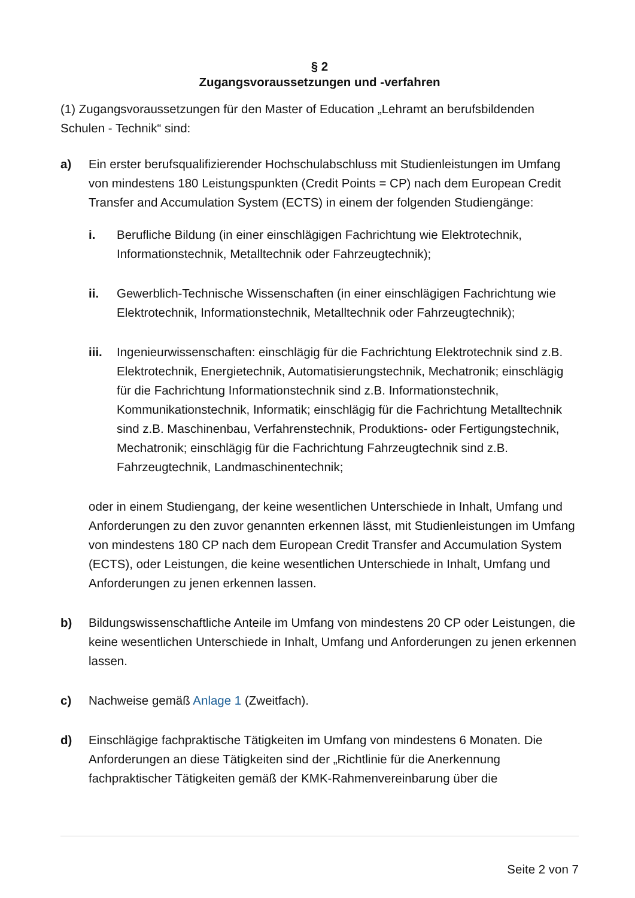§ 2
Zugangsvoraussetzungen und -verfahren
(1) Zugangsvoraussetzungen für den Master of Education „Lehramt an berufsbildenden Schulen - Technik“ sind:
a) Ein erster berufsqualifizierender Hochschulabschluss mit Studienleistungen im Umfang von mindestens 180 Leistungspunkten (Credit Points = CP) nach dem European Credit Transfer and Accumulation System (ECTS) in einem der folgenden Studiengänge:
i. Berufliche Bildung (in einer einschlägigen Fachrichtung wie Elektrotechnik, Informationstechnik, Metalltechnik oder Fahrzeugtechnik);
ii. Gewerblich-Technische Wissenschaften (in einer einschlägigen Fachrichtung wie Elektrotechnik, Informationstechnik, Metalltechnik oder Fahrzeugtechnik);
iii.
Ingenieurwissenschaften: einschlägig für die Fachrichtung Elektrotechnik sind z.B. Elektrotechnik, Energietechnik, Automatisierungstechnik, Mechatronik; einschlägig für die Fachrichtung Informationstechnik sind z.B. Informationstechnik, Kommunikationstechnik, Informatik; einschlägig für die Fachrichtung Metalltechnik sind z.B. Maschinenbau, Verfahrenstechnik, Produktions- oder Fertigungstechnik, Mechatronik; einschlägig für die Fachrichtung Fahrzeugtechnik sind z.B. Fahrzeugtechnik, Landmaschinentechnik;
oder in einem Studiengang, der keine wesentlichen Unterschiede in Inhalt, Umfang und Anforderungen zu den zuvor genannten erkennen lässt, mit Studienleistungen im Umfang von mindestens 180 CP nach dem European Credit Transfer and Accumulation System (ECTS), oder Leistungen, die keine wesentlichen Unterschiede in Inhalt, Umfang und Anforderungen zu jenen erkennen lassen.
b) Bildungswissenschaftliche Anteile im Umfang von mindestens 20 CP oder Leistungen, die keine wesentlichen Unterschiede in Inhalt, Umfang und Anforderungen zu jenen erkennen lassen.
c) Nachweise gemäß Anlage 1 (Zweitfach).
d) Einschlägige fachpraktische Tätigkeiten im Umfang von mindestens 6 Monaten. Die Anforderungen an diese Tätigkeiten sind der „Richtlinie für die Anerkennung fachpraktischer Tätigkeiten gemäß der KMK-Rahmenvereinbarung über die
Seite 2 von 7